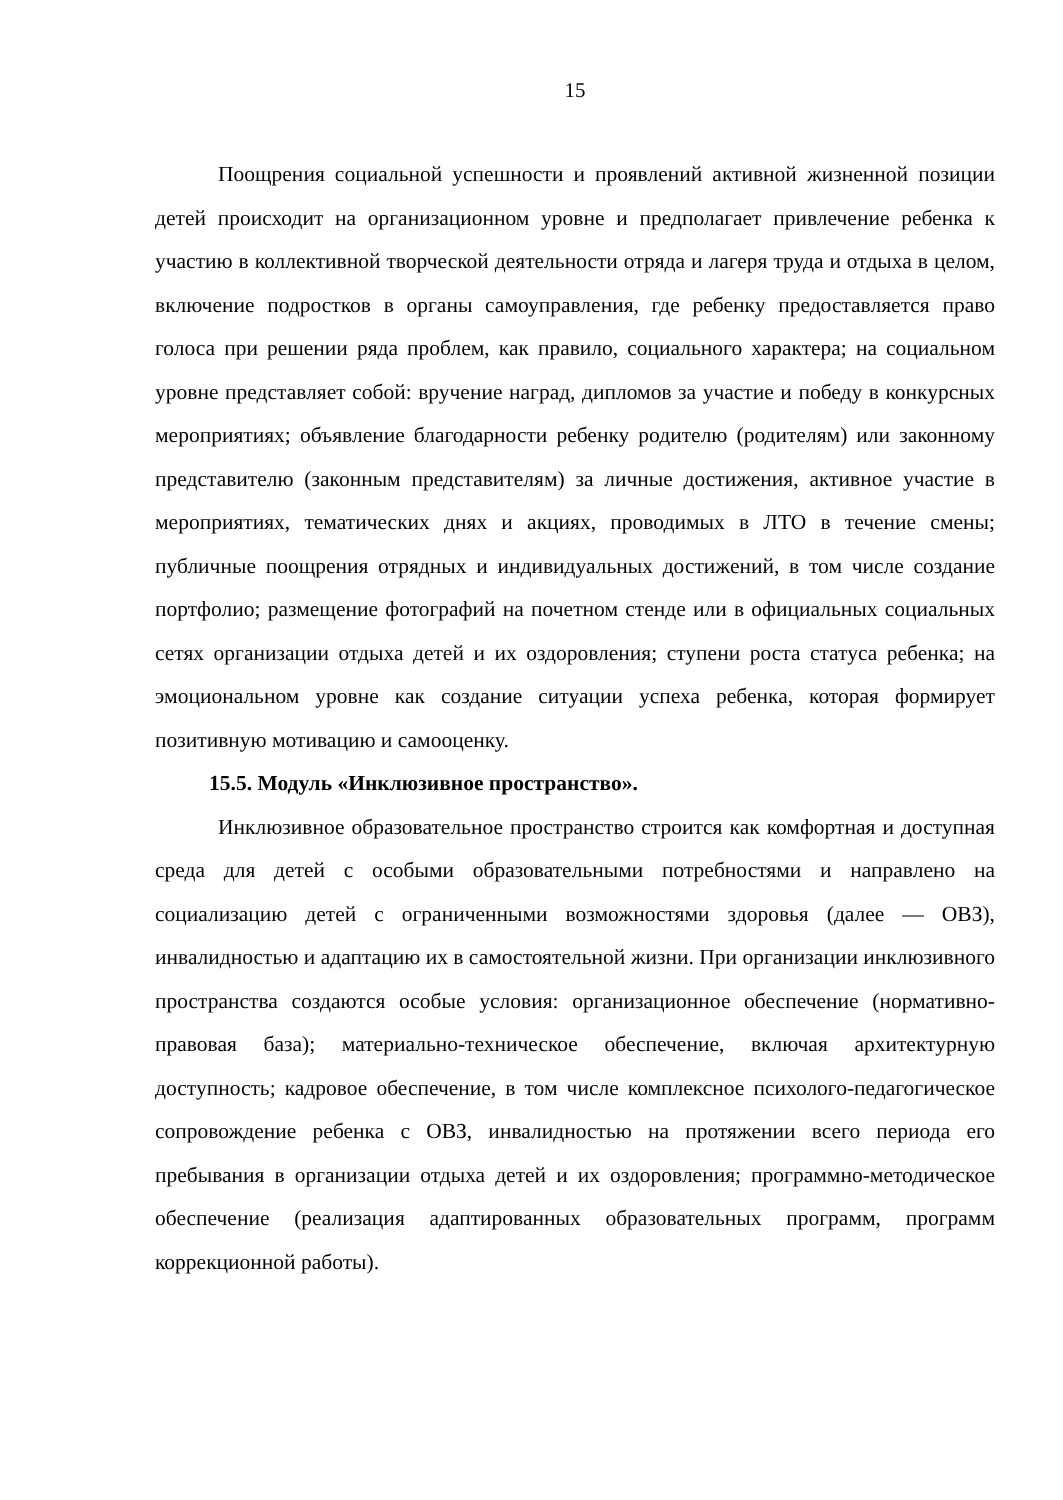15
Поощрения социальной успешности и проявлений активной жизненной позиции детей происходит на организационном уровне и предполагает привлечение ребенка к участию в коллективной творческой деятельности отряда и лагеря труда и отдыха в целом, включение подростков в органы самоуправления, где ребенку предоставляется право голоса при решении ряда проблем, как правило, социального характера; на социальном уровне представляет собой: вручение наград, дипломов за участие и победу в конкурсных мероприятиях; объявление благодарности ребенку родителю (родителям) или законному представителю (законным представителям) за личные достижения, активное участие в мероприятиях, тематических днях и акциях, проводимых в ЛТО в течение смены; публичные поощрения отрядных и индивидуальных достижений, в том числе создание портфолио; размещение фотографий на почетном стенде или в официальных социальных сетях организации отдыха детей и их оздоровления; ступени роста статуса ребенка; на эмоциональном уровне как создание ситуации успеха ребенка, которая формирует позитивную мотивацию и самооценку.
15.5. Модуль «Инклюзивное пространство».
Инклюзивное образовательное пространство строится как комфортная и доступная среда для детей с особыми образовательными потребностями и направлено на социализацию детей с ограниченными возможностями здоровья (далее — ОВЗ), инвалидностью и адаптацию их в самостоятельной жизни. При организации инклюзивного пространства создаются особые условия: организационное обеспечение (нормативно-правовая база); материально-техническое обеспечение, включая архитектурную доступность; кадровое обеспечение, в том числе комплексное психолого-педагогическое сопровождение ребенка с ОВЗ, инвалидностью на протяжении всего периода его пребывания в организации отдыха детей и их оздоровления; программно-методическое обеспечение (реализация адаптированных образовательных программ, программ коррекционной работы).